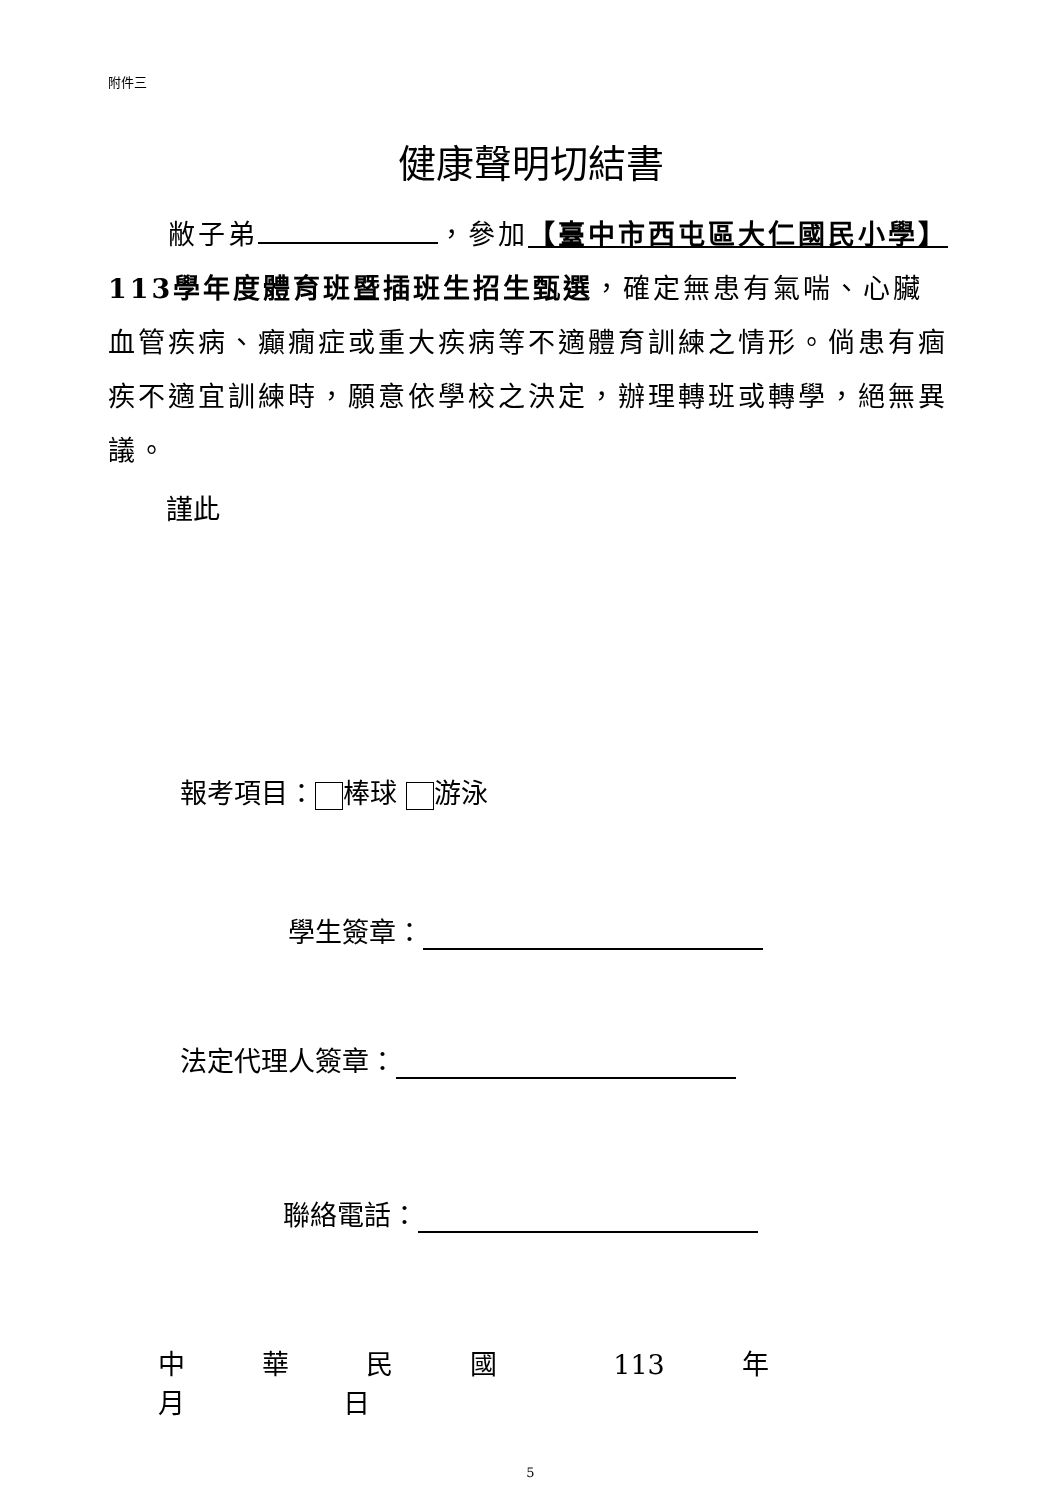附件三
健康聲明切結書
  敝子弟 ，參加【臺中市西屯區大仁國民小學】113學年度體育班暨插班生招生甄選，確定無患有氣喘、心臟血管疾病、癲癇症或重大疾病等不適體育訓練之情形。倘患有痼疾不適宜訓練時，願意依學校之決定，辦理轉班或轉學，絕無異議。
謹此
報考項目： 棒球 游泳
學生簽章：
法定代理人簽章：
聯絡電話：
中 華 民 國 113 年     月     日
5